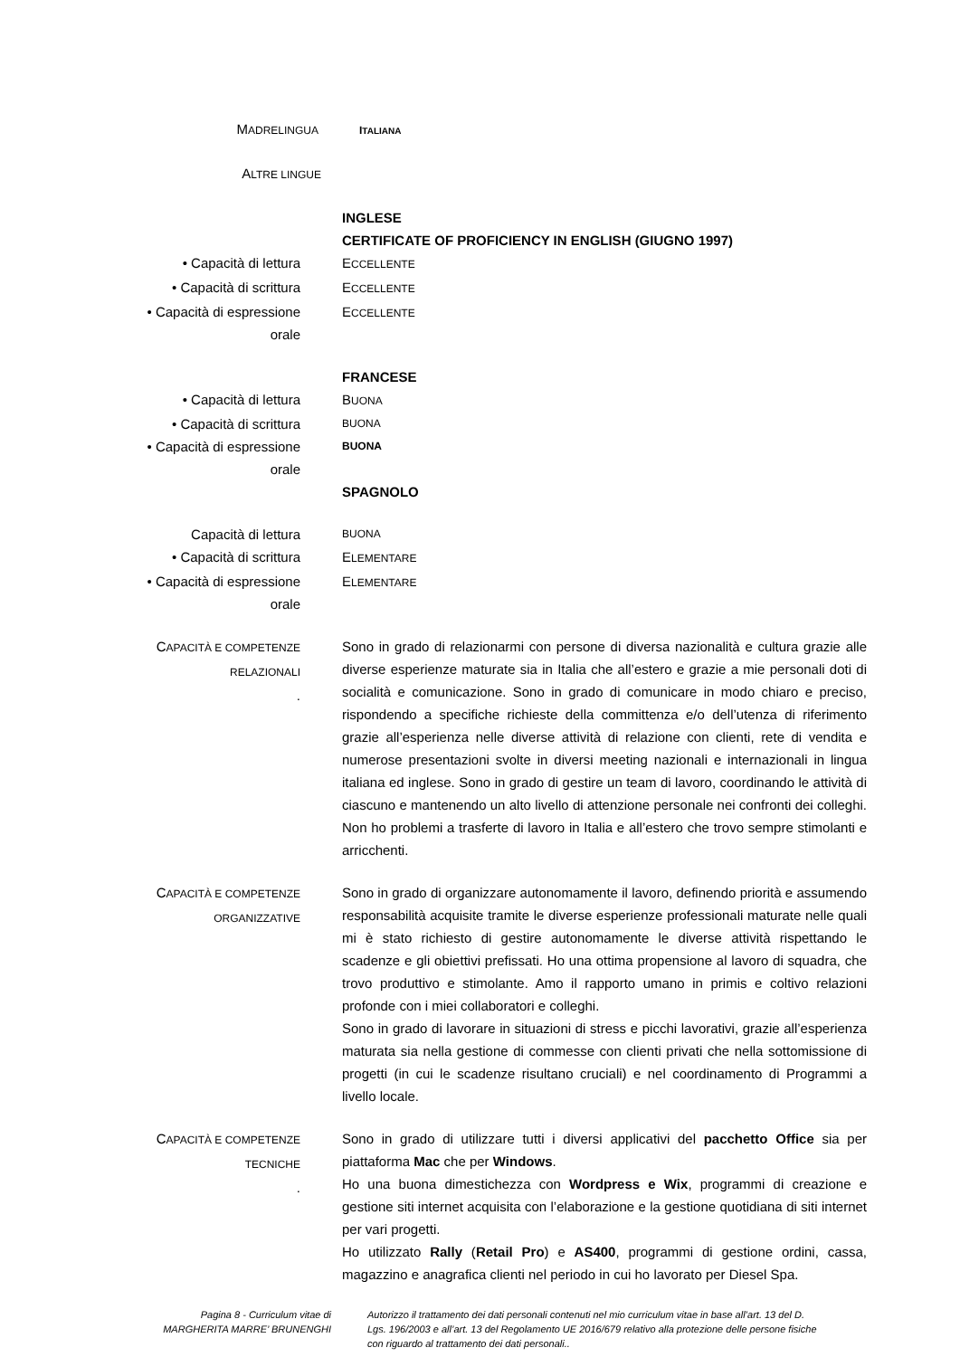MADRELINGUA ITALIANA
ALTRE LINGUE
INGLESE
CERTIFICATE OF PROFICIENCY IN ENGLISH (GIUGNO 1997)
• Capacità di lettura ECCELLENTE
• Capacità di scrittura ECCELLENTE
• Capacità di espressione
orale
ECCELLENTE
FRANCESE
• Capacità di lettura BUONA
• Capacità di scrittura
BUONA
• Capacità di espressione
orale
BUONA
SPAGNOLO
Capacità di lettura
BUONA
• Capacità di scrittura ELEMENTARE
• Capacità di espressione
orale
ELEMENTARE
CAPACITÀ E COMPETENZE
RELAZIONALI
.
Sono in grado di relazionarmi con persone di diversa nazionalità e cultura grazie alle diverse esperienze maturate sia in Italia che all’estero e grazie a mie personali doti di socialità e comunicazione. Sono in grado di comunicare in modo chiaro e preciso, rispondendo a specifiche richieste della committenza e/o dell’utenza di riferimento grazie all’esperienza nelle diverse attività di relazione con clienti, rete di vendita e numerose presentazioni svolte in diversi meeting nazionali e internazionali in lingua italiana ed inglese. Sono in grado di gestire un team di lavoro, coordinando le attività di ciascuno e mantenendo un alto livello di attenzione personale nei confronti dei colleghi. Non ho problemi a trasferte di lavoro in Italia e all’estero che trovo sempre stimolanti e arricchenti.
CAPACITÀ E COMPETENZE
ORGANIZZATIVE
Sono in grado di organizzare autonomamente il lavoro, definendo priorità e assumendo responsabilità acquisite tramite le diverse esperienze professionali maturate nelle quali mi è stato richiesto di gestire autonomamente le diverse attività rispettando le scadenze e gli obiettivi prefissati. Ho una ottima propensione al lavoro di squadra, che trovo produttivo e stimolante. Amo il rapporto umano in primis e coltivo relazioni profonde con i miei collaboratori e colleghi.
Sono in grado di lavorare in situazioni di stress e picchi lavorativi, grazie all’esperienza maturata sia nella gestione di commesse con clienti privati che nella sottomissione di progetti (in cui le scadenze risultano cruciali) e nel coordinamento di Programmi a livello locale.
CAPACITÀ E COMPETENZE
TECNICHE
.
Sono in grado di utilizzare tutti i diversi applicativi del pacchetto Office sia per piattaforma Mac che per Windows.
Ho una buona dimestichezza con Wordpress e Wix, programmi di creazione e gestione siti internet acquisita con l’elaborazione e la gestione quotidiana di siti internet per vari progetti.
Ho utilizzato Rally (Retail Pro) e AS400, programmi di gestione ordini, cassa, magazzino e anagrafica clienti nel periodo in cui ho lavorato per Diesel Spa.
Pagina 8 - Curriculum vitae di
MARGHERITA MARRE’ BRUNENGHI
Autorizzo il trattamento dei dati personali contenuti nel mio curriculum vitae in base all’art. 13 del D. Lgs. 196/2003 e all’art. 13 del Regolamento UE 2016/679 relativo alla protezione delle persone fisiche con riguardo al trattamento dei dati personali..